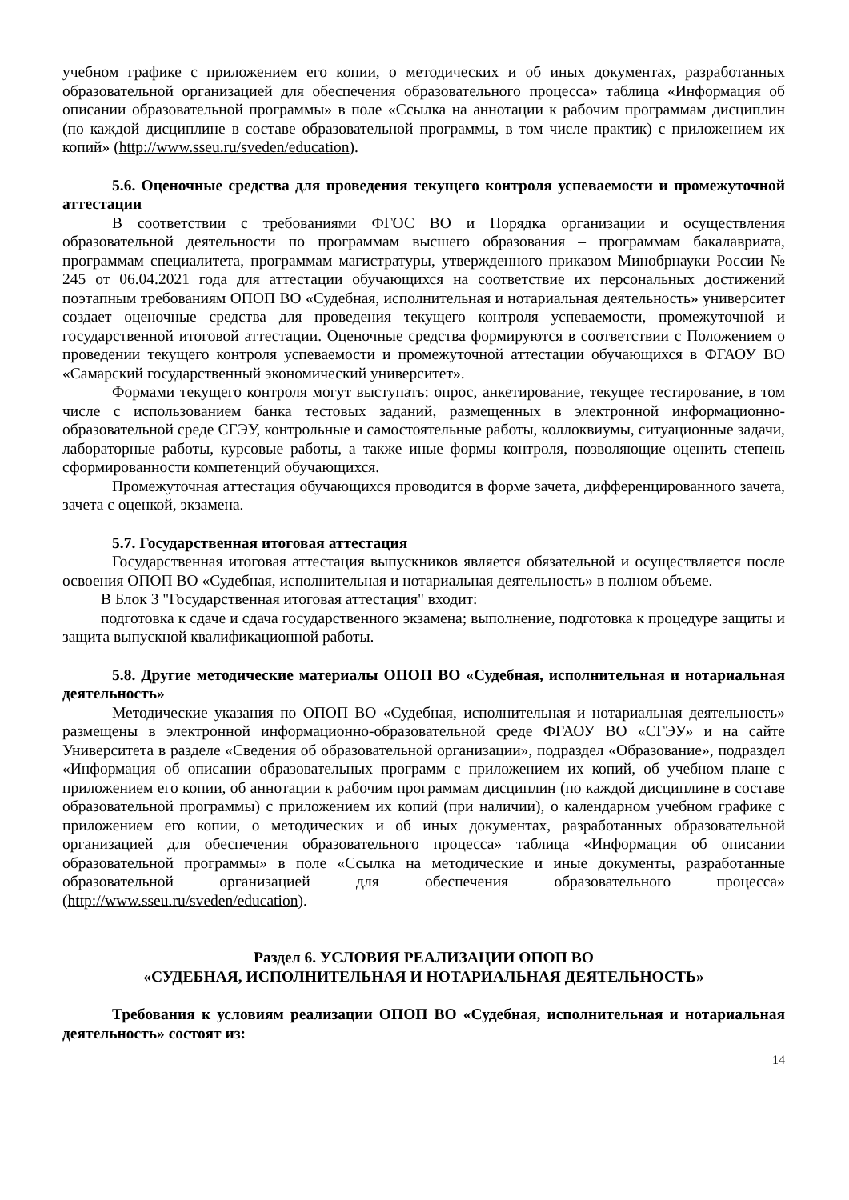учебном графике с приложением его копии, о методических и об иных документах, разработанных образовательной организацией для обеспечения образовательного процесса» таблица «Информация об описании образовательной программы» в поле «Ссылка на аннотации к рабочим программам дисциплин (по каждой дисциплине в составе образовательной программы, в том числе практик) с приложением их копий» (http://www.sseu.ru/sveden/education).
5.6. Оценочные средства для проведения текущего контроля успеваемости и промежуточной аттестации
В соответствии с требованиями ФГОС ВО и Порядка организации и осуществления образовательной деятельности по программам высшего образования – программам бакалавриата, программам специалитета, программам магистратуры, утвержденного приказом Минобрнауки России № 245 от 06.04.2021 года для аттестации обучающихся на соответствие их персональных достижений поэтапным требованиям ОПОП ВО «Судебная, исполнительная и нотариальная деятельность» университет создает оценочные средства для проведения текущего контроля успеваемости, промежуточной и государственной итоговой аттестации. Оценочные средства формируются в соответствии с Положением о проведении текущего контроля успеваемости и промежуточной аттестации обучающихся в ФГАОУ ВО «Самарский государственный экономический университет».
Формами текущего контроля могут выступать: опрос, анкетирование, текущее тестирование, в том числе с использованием банка тестовых заданий, размещенных в электронной информационно-образовательной среде СГЭУ, контрольные и самостоятельные работы, коллоквиумы, ситуационные задачи, лабораторные работы, курсовые работы, а также иные формы контроля, позволяющие оценить степень сформированности компетенций обучающихся.
Промежуточная аттестация обучающихся проводится в форме зачета, дифференцированного зачета, зачета с оценкой, экзамена.
5.7. Государственная итоговая аттестация
Государственная итоговая аттестация выпускников является обязательной и осуществляется после освоения ОПОП ВО «Судебная, исполнительная и нотариальная деятельность» в полном объеме.
В Блок 3 "Государственная итоговая аттестация" входит:
подготовка к сдаче и сдача государственного экзамена; выполнение, подготовка к процедуре защиты и защита выпускной квалификационной работы.
5.8. Другие методические материалы ОПОП ВО «Судебная, исполнительная и нотариальная деятельность»
Методические указания по ОПОП ВО «Судебная, исполнительная и нотариальная деятельность» размещены в электронной информационно-образовательной среде ФГАОУ ВО «СГЭУ» и на сайте Университета в разделе «Сведения об образовательной организации», подраздел «Образование», подраздел «Информация об описании образовательных программ с приложением их копий, об учебном плане с приложением его копии, об аннотации к рабочим программам дисциплин (по каждой дисциплине в составе образовательной программы) с приложением их копий (при наличии), о календарном учебном графике с приложением его копии, о методических и об иных документах, разработанных образовательной организацией для обеспечения образовательного процесса» таблица «Информация об описании образовательной программы» в поле «Ссылка на методические и иные документы, разработанные образовательной организацией для обеспечения образовательного процесса» (http://www.sseu.ru/sveden/education).
Раздел 6. УСЛОВИЯ РЕАЛИЗАЦИИ ОПОП ВО
«СУДЕБНАЯ, ИСПОЛНИТЕЛЬНАЯ И НОТАРИАЛЬНАЯ ДЕЯТЕЛЬНОСТЬ»
Требования к условиям реализации ОПОП ВО «Судебная, исполнительная и нотариальная деятельность» состоят из:
14